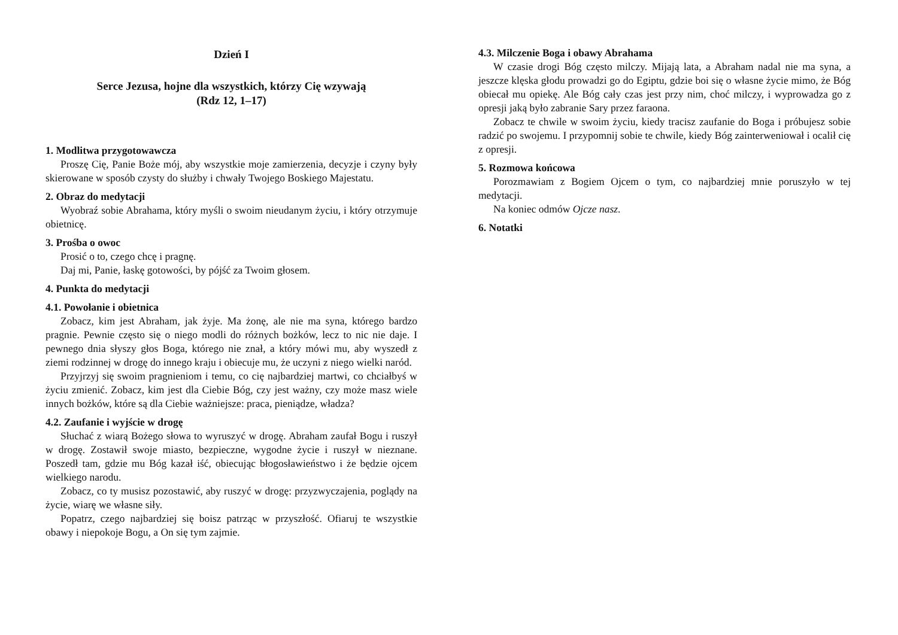Dzień I
Serce Jezusa, hojne dla wszystkich, którzy Cię wzywają
(Rdz 12, 1–17)
1. Modlitwa przygotowawcza
Proszę Cię, Panie Boże mój, aby wszystkie moje zamierzenia, decyzje i czyny były skierowane w sposób czysty do służby i chwały Twojego Boskiego Majestatu.
2. Obraz do medytacji
Wyobraź sobie Abrahama, który myśli o swoim nieudanym życiu, i który otrzymuje obietnicę.
3. Prośba o owoc
Prosić o to, czego chcę i pragnę.
Daj mi, Panie, łaskę gotowości, by pójść za Twoim głosem.
4. Punkta do medytacji
4.1. Powołanie i obietnica
Zobacz, kim jest Abraham, jak żyje. Ma żonę, ale nie ma syna, którego bardzo pragnie. Pewnie często się o niego modli do różnych bożków, lecz to nic nie daje. I pewnego dnia słyszy głos Boga, którego nie znał, a który mówi mu, aby wyszedł z ziemi rodzinnej w drogę do innego kraju i obiecuje mu, że uczyni z niego wielki naród.
Przyjrzyj się swoim pragnieniom i temu, co cię najbardziej martwi, co chciałbyś w życiu zmienić. Zobacz, kim jest dla Ciebie Bóg, czy jest ważny, czy może masz wiele innych bożków, które są dla Ciebie ważniejsze: praca, pieniądze, władza?
4.2. Zaufanie i wyjście w drogę
Słuchać z wiarą Bożego słowa to wyruszyć w drogę. Abraham zaufał Bogu i ruszył w drogę. Zostawił swoje miasto, bezpieczne, wygodne życie i ruszył w nieznane. Poszedł tam, gdzie mu Bóg kazał iść, obiecując błogosławieństwo i że będzie ojcem wielkiego narodu.
Zobacz, co ty musisz pozostawić, aby ruszyć w drogę: przyzwyczajenia, poglądy na życie, wiarę we własne siły.
Popatrz, czego najbardziej się boisz patrząc w przyszłość. Ofiaruj te wszystkie obawy i niepokoje Bogu, a On się tym zajmie.
4.3. Milczenie Boga i obawy Abrahama
W czasie drogi Bóg często milczy. Mijają lata, a Abraham nadal nie ma syna, a jeszcze klęska głodu prowadzi go do Egiptu, gdzie boi się o własne życie mimo, że Bóg obiecał mu opiekę. Ale Bóg cały czas jest przy nim, choć milczy, i wyprowadza go z opresji jaką było zabranie Sary przez faraona.
Zobacz te chwile w swoim życiu, kiedy tracisz zaufanie do Boga i próbujesz sobie radzić po swojemu. I przypomnij sobie te chwile, kiedy Bóg zainterweniował i ocalił cię z opresji.
5. Rozmowa końcowa
Porozmawiam z Bogiem Ojcem o tym, co najbardziej mnie poruszyło w tej medytacji.
Na koniec odmów Ojcze nasz.
6. Notatki